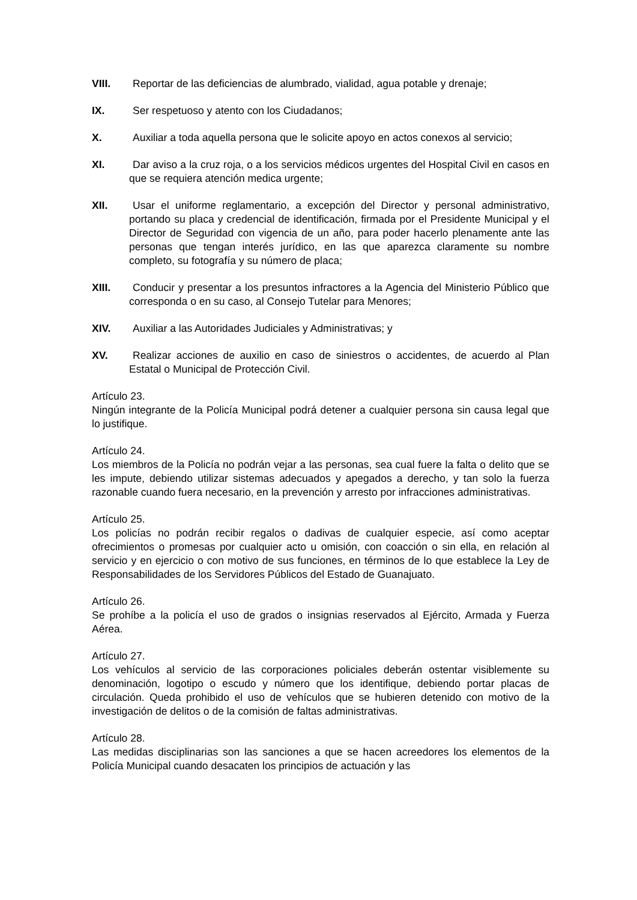VIII. Reportar de las deficiencias de alumbrado, vialidad, agua potable y drenaje;
IX. Ser respetuoso y atento con los Ciudadanos;
X. Auxiliar a toda aquella persona que le solicite apoyo en actos conexos al servicio;
XI. Dar aviso a la cruz roja, o a los servicios médicos urgentes del Hospital Civil en casos en que se requiera atención medica urgente;
XII. Usar el uniforme reglamentario, a excepción del Director y personal administrativo, portando su placa y credencial de identificación, firmada por el Presidente Municipal y el Director de Seguridad con vigencia de un año, para poder hacerlo plenamente ante las personas que tengan interés jurídico, en las que aparezca claramente su nombre completo, su fotografía y su número de placa;
XIII. Conducir y presentar a los presuntos infractores a la Agencia del Ministerio Público que corresponda o en su caso, al Consejo Tutelar para Menores;
XIV. Auxiliar a las Autoridades Judiciales y Administrativas; y
XV. Realizar acciones de auxilio en caso de siniestros o accidentes, de acuerdo al Plan Estatal o Municipal de Protección Civil.
Artículo 23.
Ningún integrante de la Policía Municipal podrá detener a cualquier persona sin causa legal que lo justifique.
Artículo 24.
Los miembros de la Policía no podrán vejar a las personas, sea cual fuere la falta o delito que se les impute, debiendo utilizar sistemas adecuados y apegados a derecho, y tan solo la fuerza razonable cuando fuera necesario, en la prevención y arresto por infracciones administrativas.
Artículo 25.
Los policías no podrán recibir regalos o dadivas de cualquier especie, así como aceptar ofrecimientos o promesas por cualquier acto u omisión, con coacción o sin ella, en relación al servicio y en ejercicio o con motivo de sus funciones, en términos de lo que establece la Ley de Responsabilidades de los Servidores Públicos del Estado de Guanajuato.
Artículo 26.
Se prohíbe a la policía el uso de grados o insignias reservados al Ejército, Armada y Fuerza Aérea.
Artículo 27.
Los vehículos al servicio de las corporaciones policiales deberán ostentar visiblemente su denominación, logotipo o escudo y número que los identifique, debiendo portar placas de circulación. Queda prohibido el uso de vehículos que se hubieren detenido con motivo de la investigación de delitos o de la comisión de faltas administrativas.
Artículo 28.
Las medidas disciplinarias son las sanciones a que se hacen acreedores los elementos de la Policía Municipal cuando desacaten los principios de actuación y las